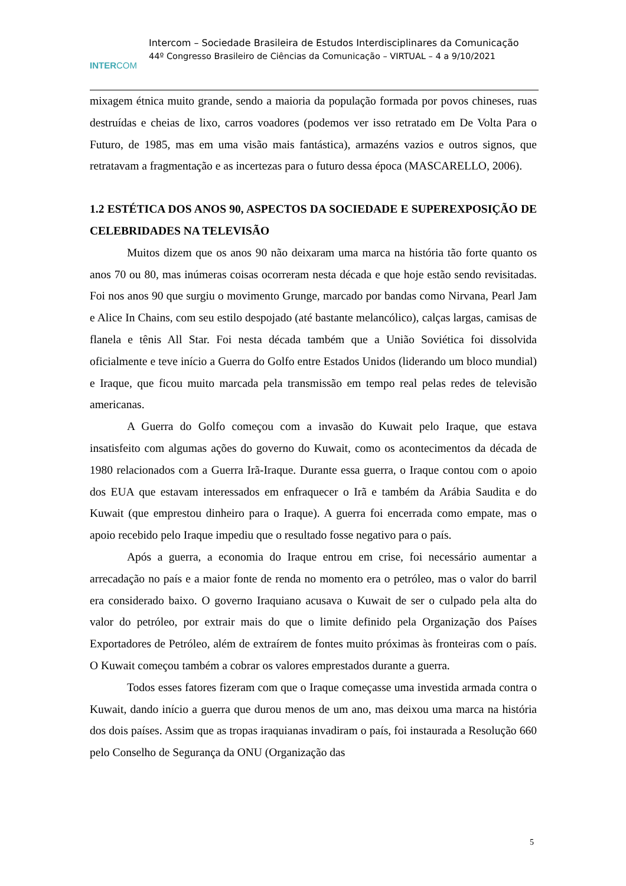INTERCOM
Intercom – Sociedade Brasileira de Estudos Interdisciplinares da Comunicação
44º Congresso Brasileiro de Ciências da Comunicação – VIRTUAL – 4 a 9/10/2021
mixagem étnica muito grande, sendo a maioria da população formada por povos chineses, ruas destruídas e cheias de lixo, carros voadores (podemos ver isso retratado em De Volta Para o Futuro, de 1985, mas em uma visão mais fantástica), armazéns vazios e outros signos, que retratavam a fragmentação e as incertezas para o futuro dessa época (MASCARELLO, 2006).
1.2 ESTÉTICA DOS ANOS 90, ASPECTOS DA SOCIEDADE E SUPEREXPOSIÇÃO DE CELEBRIDADES NA TELEVISÃO
Muitos dizem que os anos 90 não deixaram uma marca na história tão forte quanto os anos 70 ou 80, mas inúmeras coisas ocorreram nesta década e que hoje estão sendo revisitadas. Foi nos anos 90 que surgiu o movimento Grunge, marcado por bandas como Nirvana, Pearl Jam e Alice In Chains, com seu estilo despojado (até bastante melancólico), calças largas, camisas de flanela e tênis All Star. Foi nesta década também que a União Soviética foi dissolvida oficialmente e teve início a Guerra do Golfo entre Estados Unidos (liderando um bloco mundial) e Iraque, que ficou muito marcada pela transmissão em tempo real pelas redes de televisão americanas.
A Guerra do Golfo começou com a invasão do Kuwait pelo Iraque, que estava insatisfeito com algumas ações do governo do Kuwait, como os acontecimentos da década de 1980 relacionados com a Guerra Irã-Iraque. Durante essa guerra, o Iraque contou com o apoio dos EUA que estavam interessados em enfraquecer o Irã e também da Arábia Saudita e do Kuwait (que emprestou dinheiro para o Iraque). A guerra foi encerrada como empate, mas o apoio recebido pelo Iraque impediu que o resultado fosse negativo para o país.
Após a guerra, a economia do Iraque entrou em crise, foi necessário aumentar a arrecadação no país e a maior fonte de renda no momento era o petróleo, mas o valor do barril era considerado baixo. O governo Iraquiano acusava o Kuwait de ser o culpado pela alta do valor do petróleo, por extrair mais do que o limite definido pela Organização dos Países Exportadores de Petróleo, além de extraírem de fontes muito próximas às fronteiras com o país. O Kuwait começou também a cobrar os valores emprestados durante a guerra.
Todos esses fatores fizeram com que o Iraque começasse uma investida armada contra o Kuwait, dando início a guerra que durou menos de um ano, mas deixou uma marca na história dos dois países. Assim que as tropas iraquianas invadiram o país, foi instaurada a Resolução 660 pelo Conselho de Segurança da ONU (Organização das
5